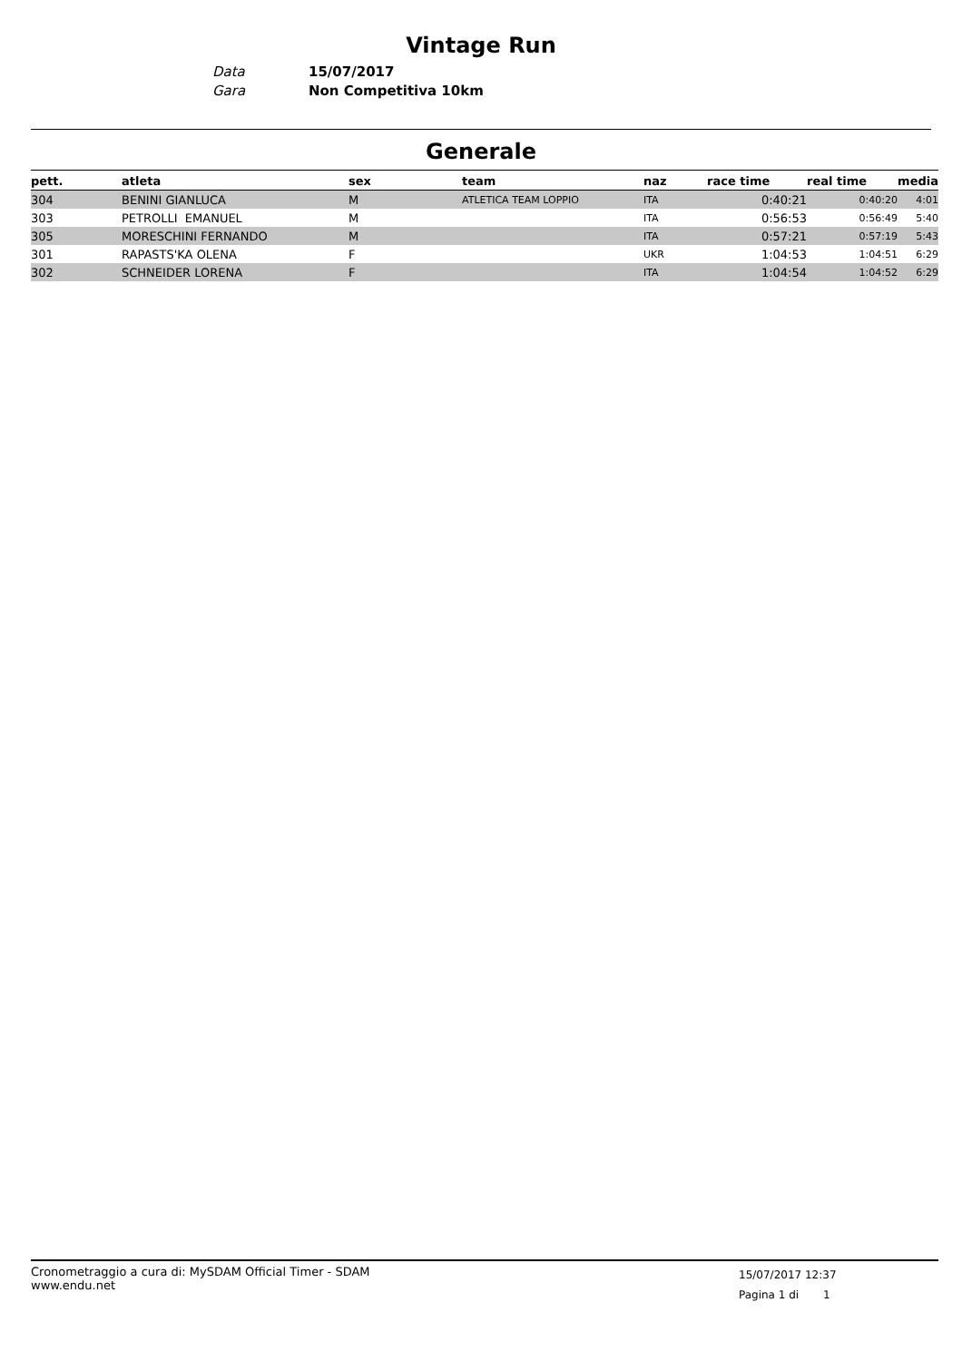Vintage Run
Data 15/07/2017
Gara Non Competitiva 10km
Generale
| pett. | atleta | sex | team | naz | race time | real time | media |
| --- | --- | --- | --- | --- | --- | --- | --- |
| 304 | BENINI GIANLUCA | M | ATLETICA TEAM LOPPIO | ITA | 0:40:21 | 0:40:20 | 4:01 |
| 303 | PETROLLI EMANUEL | M | | ITA | 0:56:53 | 0:56:49 | 5:40 |
| 305 | MORESCHINI FERNANDO | M | | ITA | 0:57:21 | 0:57:19 | 5:43 |
| 301 | RAPASTS'KA OLENA | F | | UKR | 1:04:53 | 1:04:51 | 6:29 |
| 302 | SCHNEIDER LORENA | F | | ITA | 1:04:54 | 1:04:52 | 6:29 |
Cronometraggio a cura di: MySDAM Official Timer - SDAM
www.endu.net
15/07/2017 12:37
Pagina 1 di 1